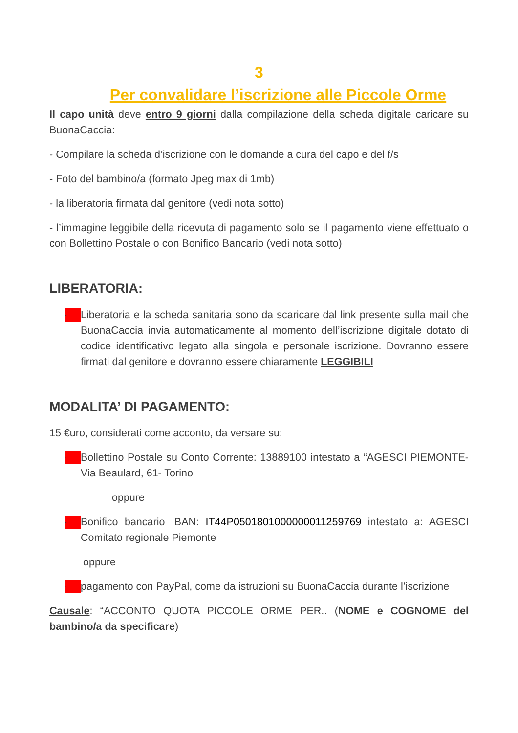3
Per convalidare l’iscrizione alle Piccole Orme
Il capo unità deve entro 9 giorni dalla compilazione della scheda digitale caricare su BuonaCaccia:
- Compilare la scheda d’iscrizione con le domande a cura del capo e del f/s
- Foto del bambino/a (formato Jpeg max di 1mb)
- la liberatoria firmata dal genitore (vedi nota sotto)
- l’immagine leggibile della ricevuta di pagamento solo se il pagamento viene effettuato o con Bollettino Postale o con Bonifico Bancario (vedi nota sotto)
LIBERATORIA:
-
Liberatoria e la scheda sanitaria sono da scaricare dal link presente sulla mail che BuonaCaccia invia automaticamente al momento dell’iscrizione digitale dotato di codice identificativo legato alla singola e personale iscrizione. Dovranno essere firmati dal genitore e dovranno essere chiaramente LEGGIBILI
MODALITA’ DI PAGAMENTO:
15 €uro, considerati come acconto, da versare su:
-
Bollettino Postale su Conto Corrente: 13889100 intestato a “AGESCI PIEMONTE-Via Beaulard, 61- Torino
oppure
-
Bonifico bancario IBAN: IT44P0501801000000011259769 intestato a: AGESCI Comitato regionale Piemonte
oppure
-
pagamento con PayPal, come da istruzioni su BuonaCaccia durante l’iscrizione
Causale: “ACCONTO QUOTA PICCOLE ORME PER.. (NOME e COGNOME del bambino/a da specificare)